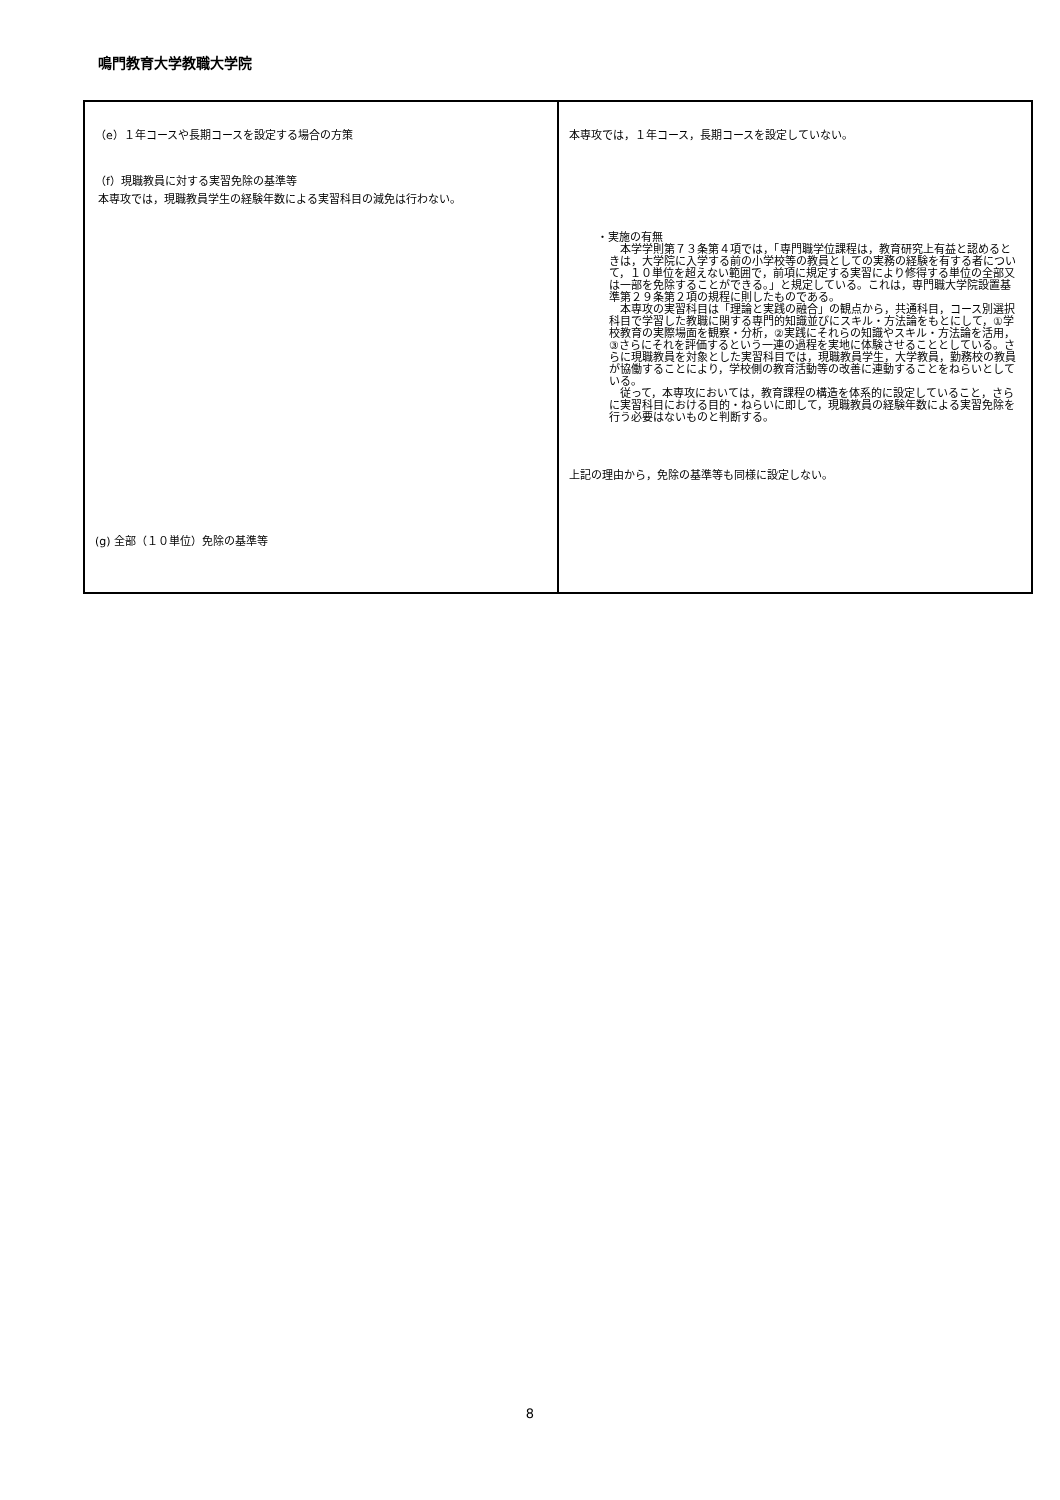鳴門教育大学教職大学院
| （e）１年コースや長期コースを設定する場合の方策 （f）現職教員に対する実習免除の基準等 本専攻では，現職教員学生の経験年数による実習科目の減免は行わない。 (g) 全部（１０単位）免除の基準等 | 本専攻では，１年コース，長期コースを設定していない。 ・実施の有無 本学学則第７３条第４項では，「専門職学位課程は，教育研究上有益と認めるときは，大学院に入学する前の小学校等の教員としての実務の経験を有する者について，１０単位を超えない範囲で，前項に規定する実習により修得する単位の全部又は一部を免除することができる。」と規定している。これは，専門職大学院設置基準第２９条第２項の規程に則したものである。 本専攻の実習科目は「理論と実践の融合」の観点から，共通科目，コース別選択科目で学習した教職に関する専門的知識並びにスキル・方法論をもとにして，①学校教育の実際場面を観察・分析，②実践にそれらの知識やスキル・方法論を活用，③さらにそれを評価するという一連の過程を実地に体験させることとしている。さらに現職教員を対象とした実習科目では，現職教員学生，大学教員，勤務校の教員が協働することにより，学校側の教育活動等の改善に連動することをねらいとしている。 従って，本専攻においては，教育課程の構造を体系的に設定していること，さらに実習科目における目的・ねらいに即して，現職教員の経験年数による実習免除を行う必要はないものと判断する。 上記の理由から，免除の基準等も同様に設定しない。 |
8